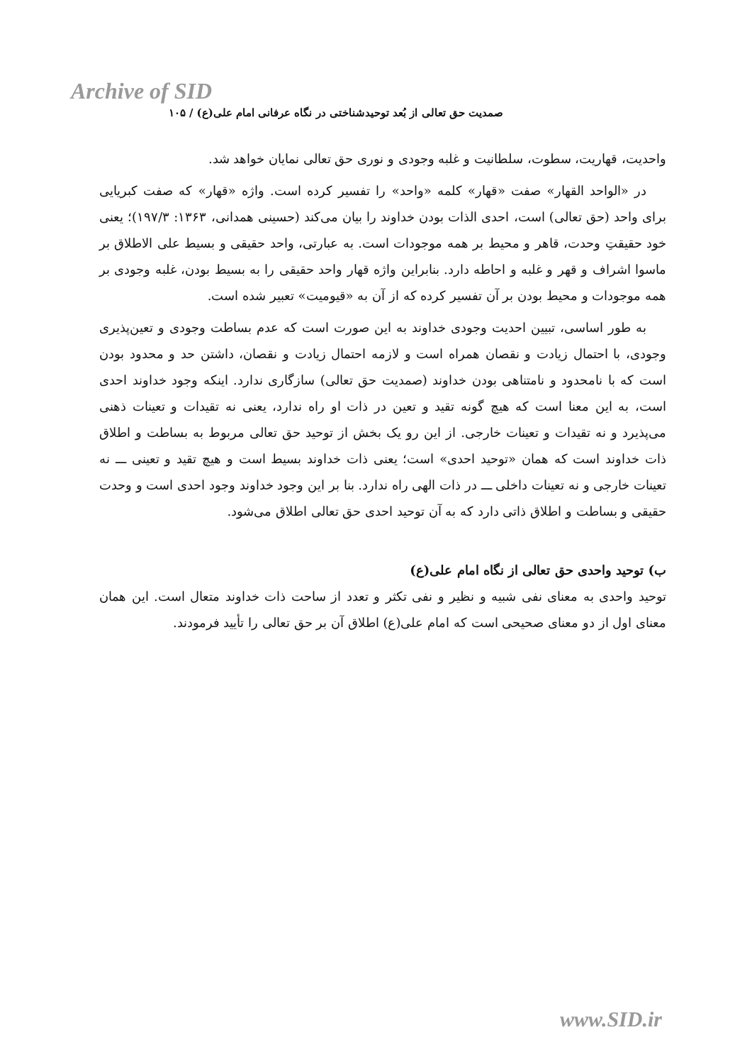Archive of SID
صمدیت حق تعالی از بُعد توحیدشناختی در نگاه عرفانی امام علی(ع) / ۱۰۵
واحدیت، قهاریت، سطوت، سلطانیت و غلبه وجودی و نوری حق تعالی نمایان خواهد شد.
در «الواحد القهار» صفت «قهار» کلمه «واحد» را تفسیر کرده است. واژه «قهار» که صفت کبریایی برای واحد (حق تعالی) است، احدی الذات بودن خداوند را بیان می‌کند (حسینی همدانی، ۱۳۶۳: ۱۹۷/۳)؛ یعنی خود حقیقتِ وحدت، قاهر و محیط بر همه موجودات است. به عبارتی، واحد حقیقی و بسیط علی الاطلاق بر ماسوا اشراف و قهر و غلبه و احاطه دارد. بنابراین واژه قهار واحد حقیقی را به بسیط بودن، غلبه وجودی بر همه موجودات و محیط بودن بر آن تفسیر کرده که از آن به «قیومیت» تعبیر شده است.
به طور اساسی، تبیین احدیت وجودی خداوند به این صورت است که عدم بساطت وجودی و تعین‌پذیری وجودی، با احتمال زیادت و نقصان همراه است و لازمه احتمال زیادت و نقصان، داشتن حد و محدود بودن است که با نامحدود و نامتناهی بودن خداوند (صمدیت حق تعالی) سازگاری ندارد. اینکه وجود خداوند احدی است، به این معنا است که هیچ گونه تقید و تعین در ذات او راه ندارد، یعنی نه تقیدات و تعینات ذهنی می‌پذیرد و نه تقیدات و تعینات خارجی. از این رو یک بخش از توحید حق تعالی مربوط به بساطت و اطلاق ذات خداوند است که همان «توحید احدی» است؛ یعنی ذات خداوند بسیط است و هیچ تقید و تعینی ـــ نه تعینات خارجی و نه تعینات داخلی ـــ در ذات الهی راه ندارد. بنا بر این وجود خداوند وجود احدی است و وحدت حقیقی و بساطت و اطلاق ذاتی دارد که به آن توحید احدی حق تعالی اطلاق می‌شود.
ب) توحید واحدی حق تعالی از نگاه امام علی(ع)
توحید واحدی به معنای نفی شبیه و نظیر و نفی تکثر و تعدد از ساحت ذات خداوند متعال است. این همان معنای اول از دو معنای صحیحی است که امام علی(ع) اطلاق آن بر حق تعالی را تأیید فرمودند.
www.SID.ir